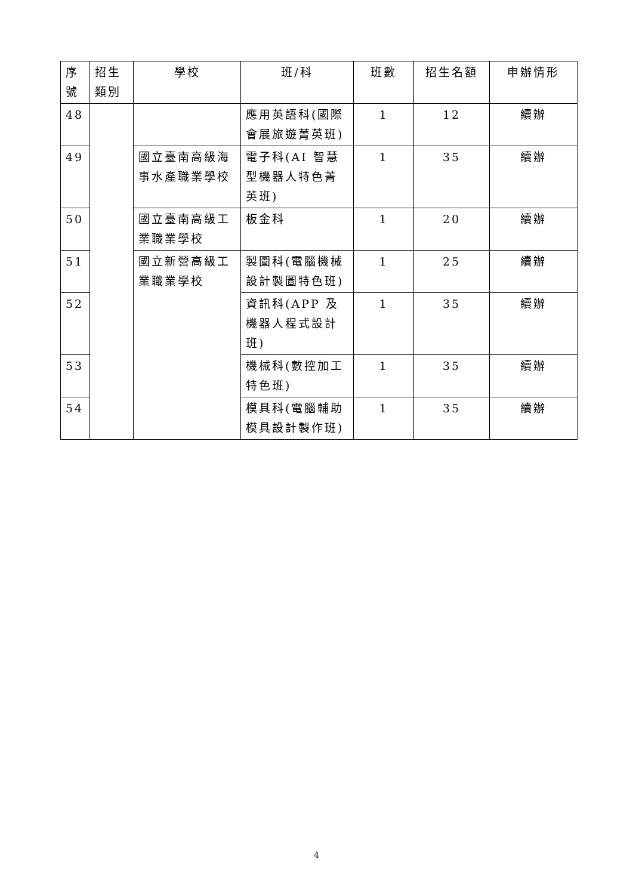| 序號 | 招生類別 | 學校 | 班/科 | 班數 | 招生名額 | 申辦情形 |
| --- | --- | --- | --- | --- | --- | --- |
| 48 | | | 應用英語科(國際會展旅遊菁英班) | 1 | 12 | 續辦 |
| 49 | | 國立臺南高級海事水產職業學校 | 電子科(AI 智慧型機器人特色菁英班) | 1 | 35 | 續辦 |
| 50 | | 國立臺南高級工業職業學校 | 板金科 | 1 | 20 | 續辦 |
| 51 | | 國立新營高級工業職業學校 | 製圖科(電腦機械設計製圖特色班) | 1 | 25 | 續辦 |
| 52 | | | 資訊科(APP 及機器人程式設計班) | 1 | 35 | 續辦 |
| 53 | | | 機械科(數控加工特色班) | 1 | 35 | 續辦 |
| 54 | | | 模具科(電腦輔助模具設計製作班) | 1 | 35 | 續辦 |
4